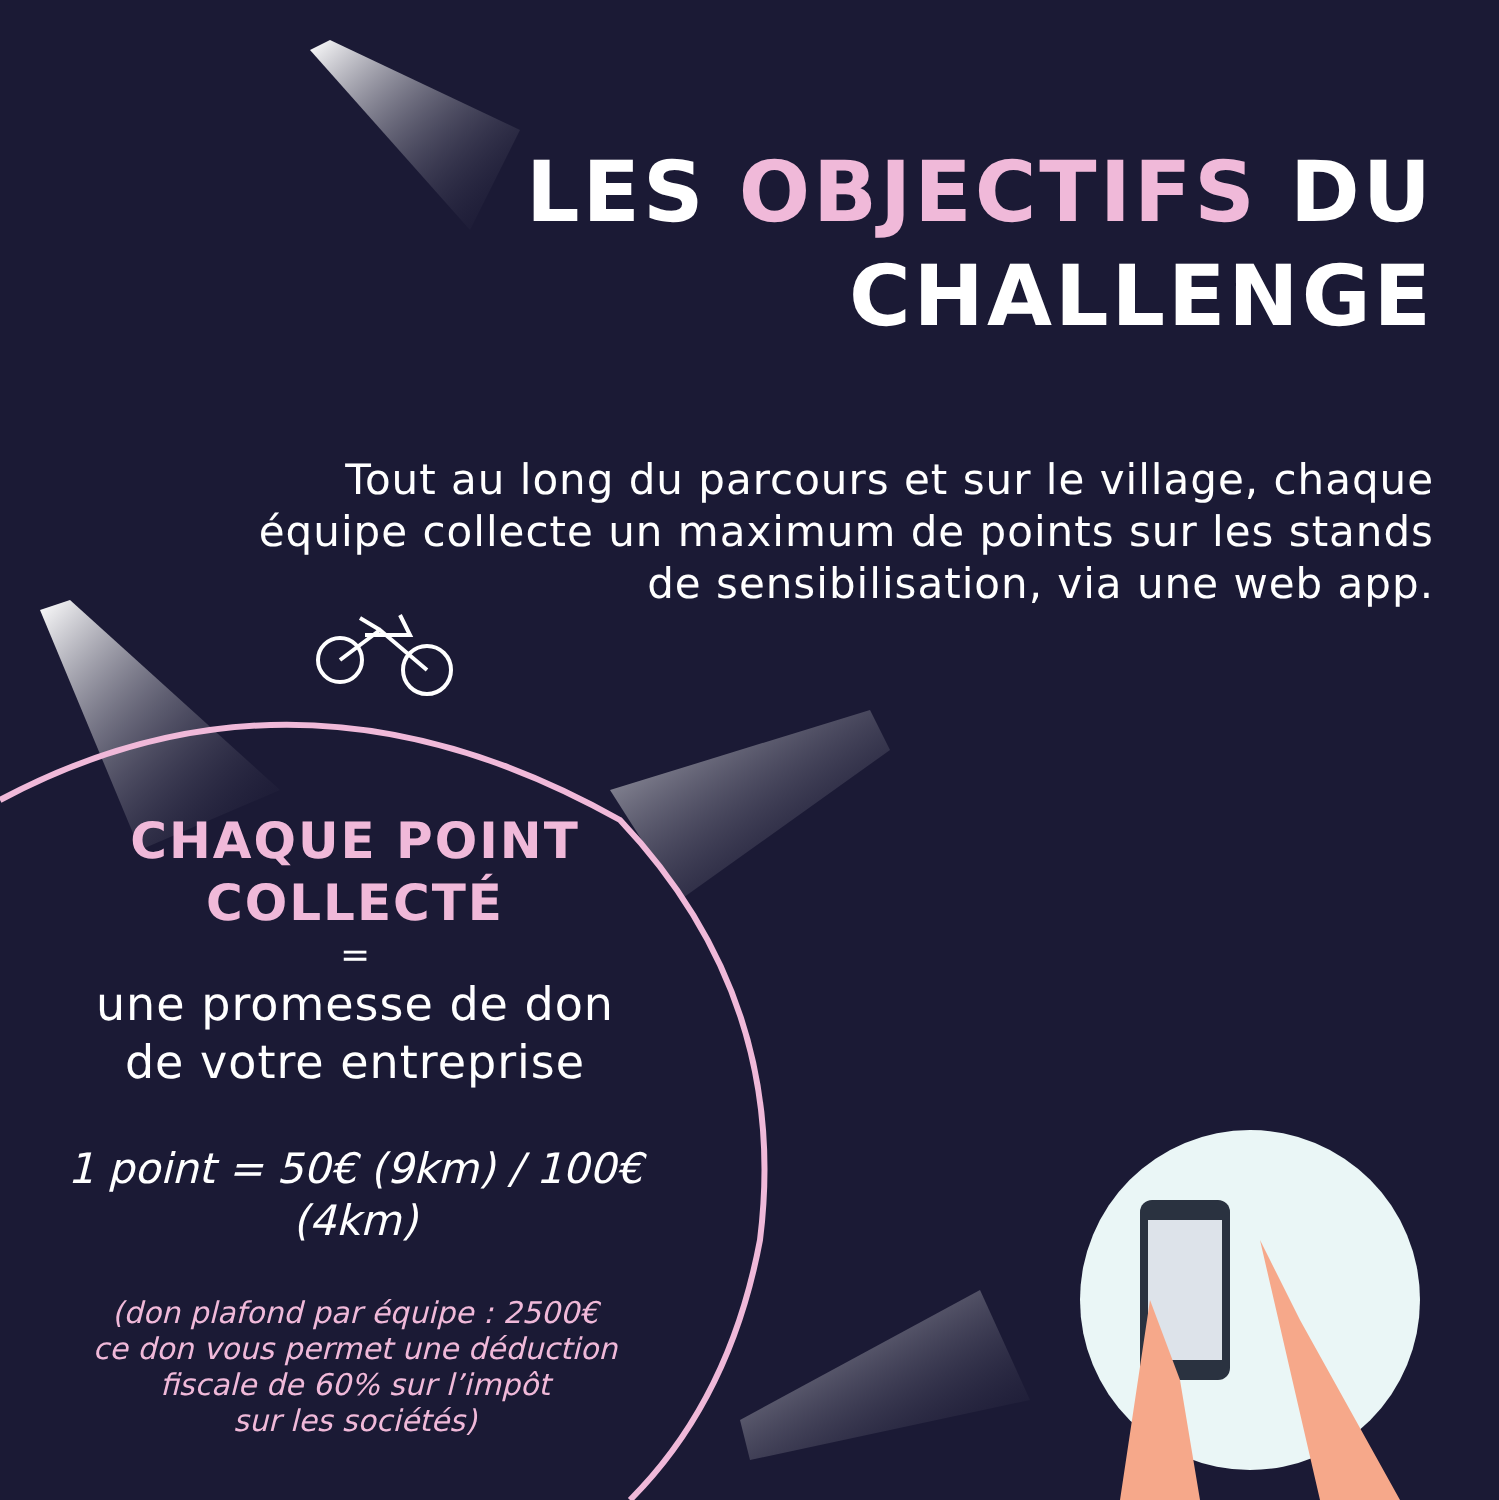LES OBJECTIFS DU
CHALLENGE
Tout au long du parcours et sur le village, chaque équipe collecte un maximum de points sur les stands de sensibilisation, via une web app.
CHAQUE POINT
COLLECTÉ
=
une promesse de don
de votre entreprise
1 point = 50€ (9km) / 100€
(4km)
(don plafond par équipe : 2500€
ce don vous permet une déduction
fiscale de 60% sur l’impôt
sur les sociétés)